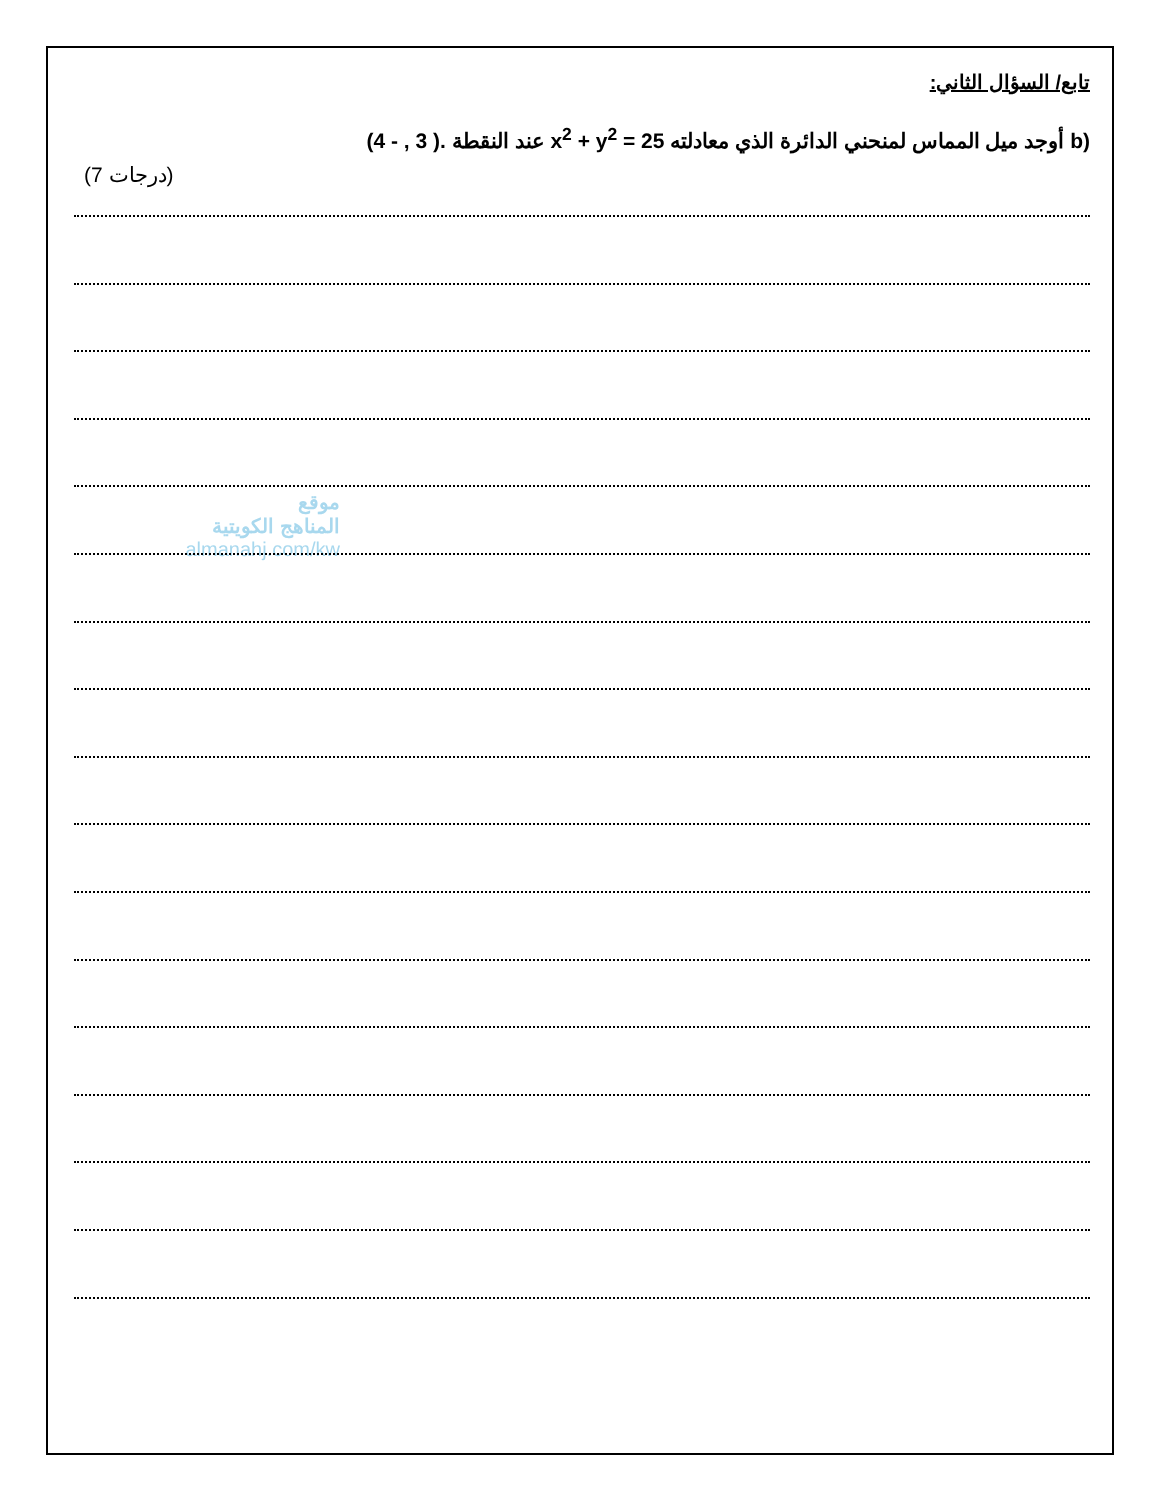موقع
المناهج الكويتية
almanahj.com/kw
تابع/ السؤال الثاني:
b) أوجد ميل المماس لمنحني الدائرة الذي معادلته x<sup>2</sup> + y<sup>2</sup> = 25 عند النقطة (4 - , 3 ).
(7 درجات)